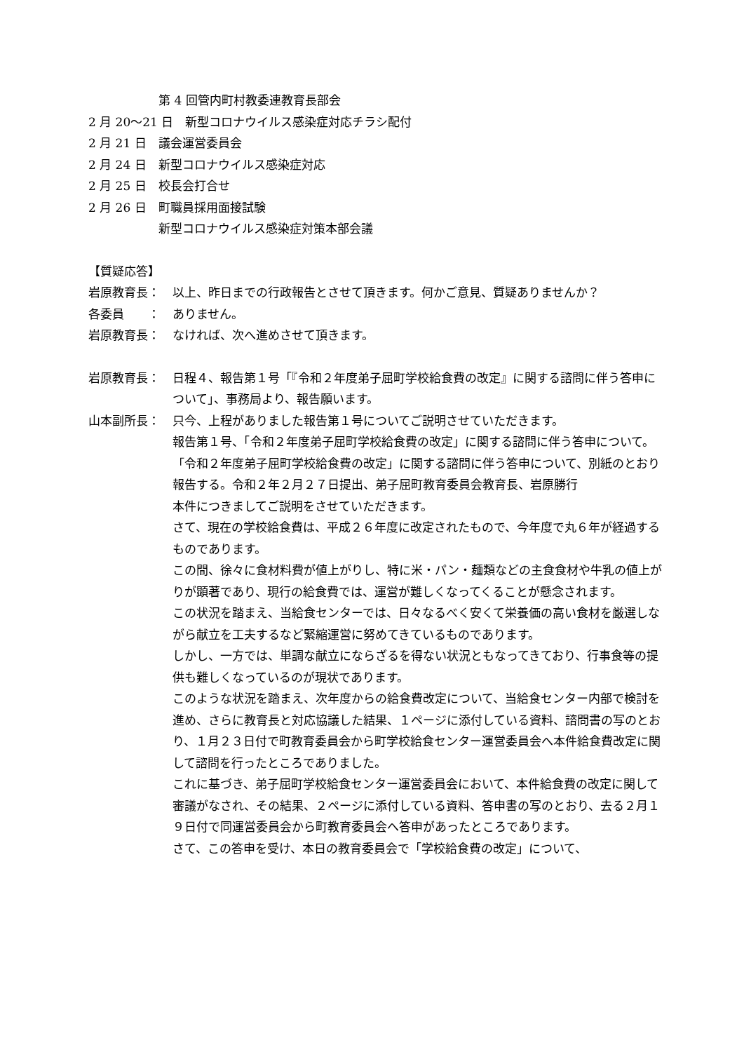第 4 回管内町村教委連教育長部会
2 月 20〜21 日　新型コロナウイルス感染症対応チラシ配付
2 月 21 日　議会運営委員会
2 月 24 日　新型コロナウイルス感染症対応
2 月 25 日　校長会打合せ
2 月 26 日　町職員採用面接試験
新型コロナウイルス感染症対策本部会議
【質疑応答】
岩原教育長： 以上、昨日までの行政報告とさせて頂きます。何かご意見、質疑ありませんか？
各委員　　： ありません。
岩原教育長： なければ、次へ進めさせて頂きます。
岩原教育長： 日程４、報告第１号「『令和２年度弟子屈町学校給食費の改定』に関する諮問に伴う答申について」、事務局より、報告願います。
山本副所長： 只今、上程がありました報告第１号についてご説明させていただきます。
報告第１号、「令和２年度弟子屈町学校給食費の改定」に関する諮問に伴う答申について。「令和２年度弟子屈町学校給食費の改定」に関する諮問に伴う答申について、別紙のとおり報告する。令和２年２月２７日提出、弟子屈町教育委員会教育長、岩原勝行
本件につきましてご説明をさせていただきます。
さて、現在の学校給食費は、平成２６年度に改定されたもので、今年度で丸６年が経過するものであります。
この間、徐々に食材料費が値上がりし、特に米・パン・麺類などの主食食材や牛乳の値上がりが顕著であり、現行の給食費では、運営が難しくなってくることが懸念されます。
この状況を踏まえ、当給食センターでは、日々なるべく安くて栄養価の高い食材を厳選しながら献立を工夫するなど緊縮運営に努めてきているものであります。
しかし、一方では、単調な献立にならざるを得ない状況ともなってきており、行事食等の提供も難しくなっているのが現状であります。
このような状況を踏まえ、次年度からの給食費改定について、当給食センター内部で検討を進め、さらに教育長と対応協議した結果、１ページに添付している資料、諮問書の写のとおり、１月２３日付で町教育委員会から町学校給食センター運営委員会へ本件給食費改定に関して諮問を行ったところでありました。
これに基づき、弟子屈町学校給食センター運営委員会において、本件給食費の改定に関して審議がなされ、その結果、２ページに添付している資料、答申書の写のとおり、去る２月１９日付で同運営委員会から町教育委員会へ答申があったところであります。
さて、この答申を受け、本日の教育委員会で「学校給食費の改定」について、